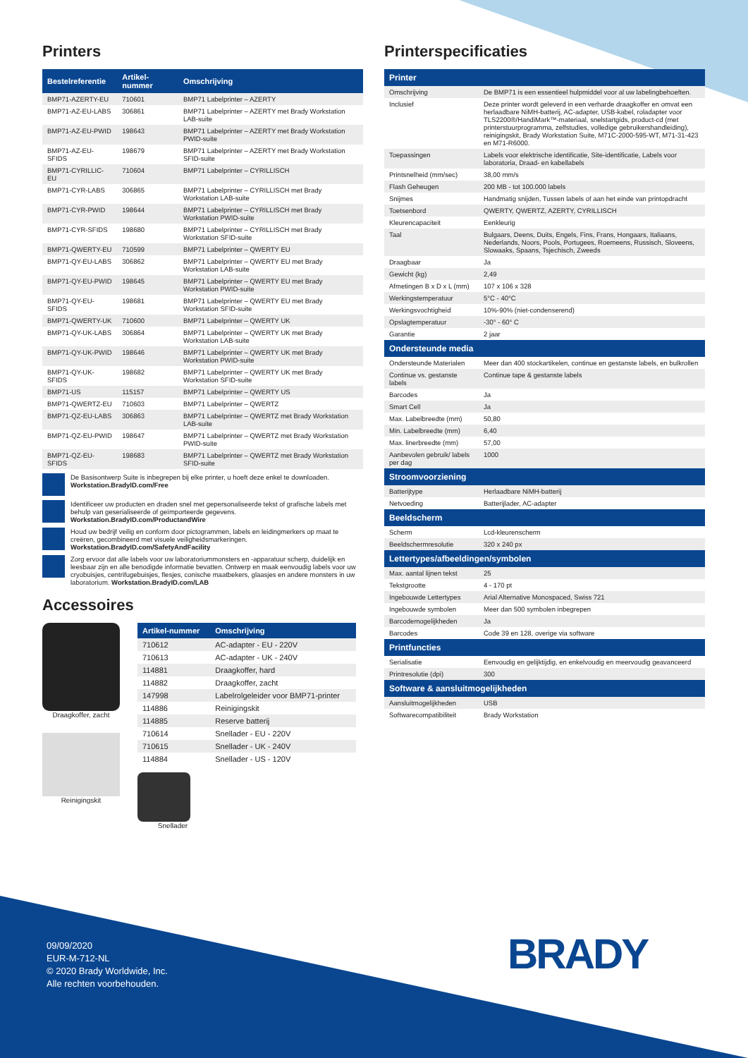Printers
| Bestelreferentie | Artikel-nummer | Omschrijving |
| --- | --- | --- |
| BMP71-AZERTY-EU | 710601 | BMP71 Labelprinter – AZERTY |
| BMP71-AZ-EU-LABS | 306861 | BMP71 Labelprinter – AZERTY met Brady Workstation LAB-suite |
| BMP71-AZ-EU-PWID | 198643 | BMP71 Labelprinter – AZERTY met Brady Workstation PWID-suite |
| BMP71-AZ-EU-SFIDS | 198679 | BMP71 Labelprinter – AZERTY met Brady Workstation SFID-suite |
| BMP71-CYRILLIC-EU | 710604 | BMP71 Labelprinter – CYRILLISCH |
| BMP71-CYR-LABS | 306865 | BMP71 Labelprinter – CYRILLISCH met Brady Workstation LAB-suite |
| BMP71-CYR-PWID | 198644 | BMP71 Labelprinter – CYRILLISCH met Brady Workstation PWID-suite |
| BMP71-CYR-SFIDS | 198680 | BMP71 Labelprinter – CYRILLISCH met Brady Workstation SFID-suite |
| BMP71-QWERTY-EU | 710599 | BMP71 Labelprinter – QWERTY EU |
| BMP71-QY-EU-LABS | 306862 | BMP71 Labelprinter – QWERTY EU met Brady Workstation LAB-suite |
| BMP71-QY-EU-PWID | 198645 | BMP71 Labelprinter – QWERTY EU met Brady Workstation PWID-suite |
| BMP71-QY-EU-SFIDS | 198681 | BMP71 Labelprinter – QWERTY EU met Brady Workstation SFID-suite |
| BMP71-QWERTY-UK | 710600 | BMP71 Labelprinter – QWERTY UK |
| BMP71-QY-UK-LABS | 306864 | BMP71 Labelprinter – QWERTY UK met Brady Workstation LAB-suite |
| BMP71-QY-UK-PWID | 198646 | BMP71 Labelprinter – QWERTY UK met Brady Workstation PWID-suite |
| BMP71-QY-UK-SFIDS | 198682 | BMP71 Labelprinter – QWERTY UK met Brady Workstation SFID-suite |
| BMP71-US | 115157 | BMP71 Labelprinter – QWERTY US |
| BMP71-QWERTZ-EU | 710603 | BMP71 Labelprinter – QWERTZ |
| BMP71-QZ-EU-LABS | 306863 | BMP71 Labelprinter – QWERTZ met Brady Workstation LAB-suite |
| BMP71-QZ-EU-PWID | 198647 | BMP71 Labelprinter – QWERTZ met Brady Workstation PWID-suite |
| BMP71-QZ-EU-SFIDS | 198683 | BMP71 Labelprinter – QWERTZ met Brady Workstation SFID-suite |
De Basisontwerp Suite is inbegrepen bij elke printer, u hoeft deze enkel te downloaden.
Workstation.BradyID.com/Free
Identificeer uw producten en draden snel met gepersonaliseerde tekst of grafische labels met behulp van geserialiseerde of geïmporteerde gegevens.
Workstation.BradyID.com/ProductandWire
Houd uw bedrijf veilig en conform door pictogrammen, labels en leidingmerkers op maat te creëren, gecombineerd met visuele veiligheidsmarkeringen.
Workstation.BradyID.com/SafetyAndFacility
Zorg ervoor dat alle labels voor uw laboratoriummonsters en -apparatuur scherp, duidelijk en leesbaar zijn en alle benodigde informatie bevatten. Ontwerp en maak eenvoudig labels voor uw cryobuisjes, centrifugebuisjes, flesjes, conische maatbekers, glaasjes en andere monsters in uw laboratorium. Workstation.BradyID.com/LAB
Accessoires
Draagkoffer, zacht
Reinigingskit
| Artikel-nummer | Omschrijving |
| --- | --- |
| 710612 | AC-adapter - EU - 220V |
| 710613 | AC-adapter - UK - 240V |
| 114881 | Draagkoffer, hard |
| 114882 | Draagkoffer, zacht |
| 147998 | Labelrolgeleider voor BMP71-printer |
| 114886 | Reinigingskit |
| 114885 | Reserve batterij |
| 710614 | Snellader - EU - 220V |
| 710615 | Snellader - UK - 240V |
| 114884 | Snellader - US - 120V |
Snellader
Printerspecificaties
| Printer | |
| --- | --- |
| Omschrijving | De BMP71 is een essentieel hulpmiddel voor al uw labelingbehoeften. |
| Inclusief | Deze printer wordt geleverd in een verharde draagkoffer en omvat een herlaadbare NiMH-batterij, AC-adapter, USB-kabel, roladapter voor TLS2200®/HandiMark™-materiaal, snelstartgids, product-cd (met printerstuurprogramma, zelfstudies, volledige gebruikershandleiding), reinigingskit, Brady Workstation Suite, M71C-2000-595-WT, M71-31-423 en M71-R6000. |
| Toepassingen | Labels voor elektrische identificatie, Site-identificatie, Labels voor laboratoria, Draad- en kabellabels |
| Printsnelheid (mm/sec) | 38,00 mm/s |
| Flash Geheugen | 200 MB - tot 100.000 labels |
| Snijmes | Handmatig snijden, Tussen labels of aan het einde van printopdracht |
| Toetsenbord | QWERTY, QWERTZ, AZERTY, CYRILLISCH |
| Kleurencapaciteit | Eenkleurig |
| Taal | Bulgaars, Deens, Duits, Engels, Fins, Frans, Hongaars, Italiaans, Nederlands, Noors, Pools, Portugees, Roemeens, Russisch, Sloveens, Slowaaks, Spaans, Tsjechisch, Zweeds |
| Draagbaar | Ja |
| Gewicht (kg) | 2,49 |
| Afmetingen B x D x L (mm) | 107 x 106 x 328 |
| Werkingstemperatuur | 5°C - 40°C |
| Werkingsvochtigheid | 10%-90% (niet-condenserend) |
| Opslagtemperatuur | -30° - 60° C |
| Garantie | 2 jaar |
| Ondersteunde media | |
| Ondersteunde Materialen | Meer dan 400 stockartikelen, continue en gestanste labels, en bulkrollen |
| Continue vs. gestanste labels | Continue tape & gestanste labels |
| Barcodes | Ja |
| Smart Cell | Ja |
| Max. Labelbreedte (mm) | 50,80 |
| Min. Labelbreedte (mm) | 6,40 |
| Max. linerbreedte (mm) | 57,00 |
| Aanbevolen gebruik/ labels per dag | 1000 |
| Stroomvoorziening | |
| Batterijtype | Herlaadbare NiMH-batterij |
| Netvoeding | Batterijlader, AC-adapter |
| Beeldscherm | |
| Scherm | Lcd-kleurenscherm |
| Beeldschermresolutie | 320 x 240 px |
| Lettertypes/afbeeldingen/symbolen | |
| Max. aantal lijnen tekst | 25 |
| Tekstgrootte | 4 - 170 pt |
| Ingebouwde Lettertypes | Arial Alternative Monospaced, Swiss 721 |
| Ingebouwde symbolen | Meer dan 500 symbolen inbegrepen |
| Barcodemogelijkheden | Ja |
| Barcodes | Code 39 en 128, overige via software |
| Printfuncties | |
| Serialisatie | Eenvoudig en gelijktijdig, en enkelvoudig en meervoudig geavanceerd |
| Printresolutie (dpi) | 300 |
| Software & aansluitmogelijkheden | |
| Aansluitmogelijkheden | USB |
| Softwarecompatibiliteit | Brady Workstation |
09/09/2020
EUR-M-712-NL
© 2020 Brady Worldwide, Inc.
Alle rechten voorbehouden.
BRADY